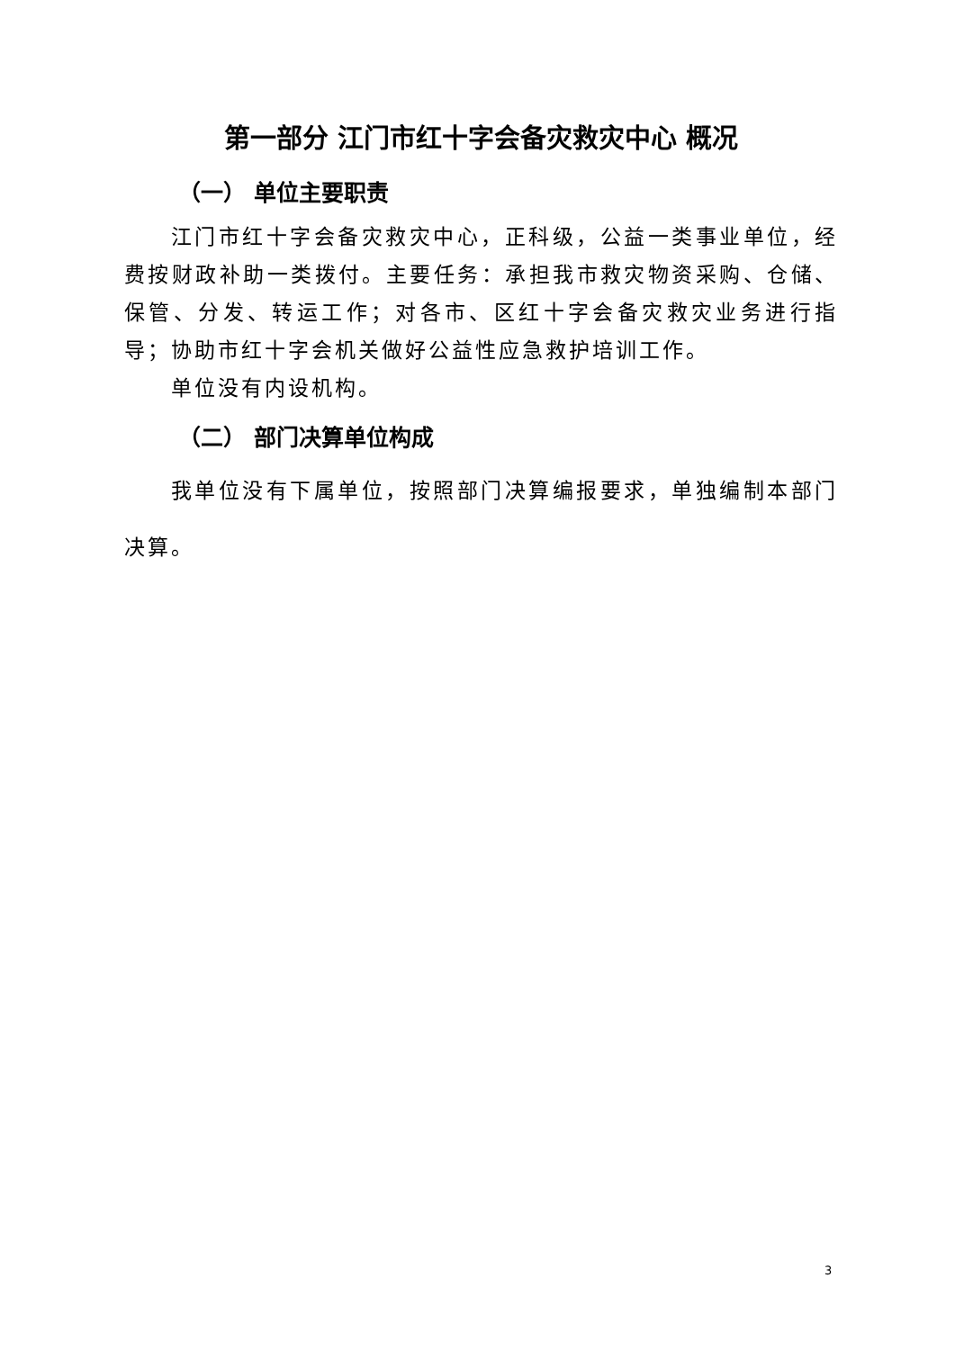第一部分 江门市红十字会备灾救灾中心 概况
（一） 单位主要职责
江门市红十字会备灾救灾中心，正科级，公益一类事业单位，经费按财政补助一类拨付。主要任务：承担我市救灾物资采购、仓储、保管、分发、转运工作；对各市、区红十字会备灾救灾业务进行指导；协助市红十字会机关做好公益性应急救护培训工作。
单位没有内设机构。
（二） 部门决算单位构成
我单位没有下属单位，按照部门决算编报要求，单独编制本部门决算。
3